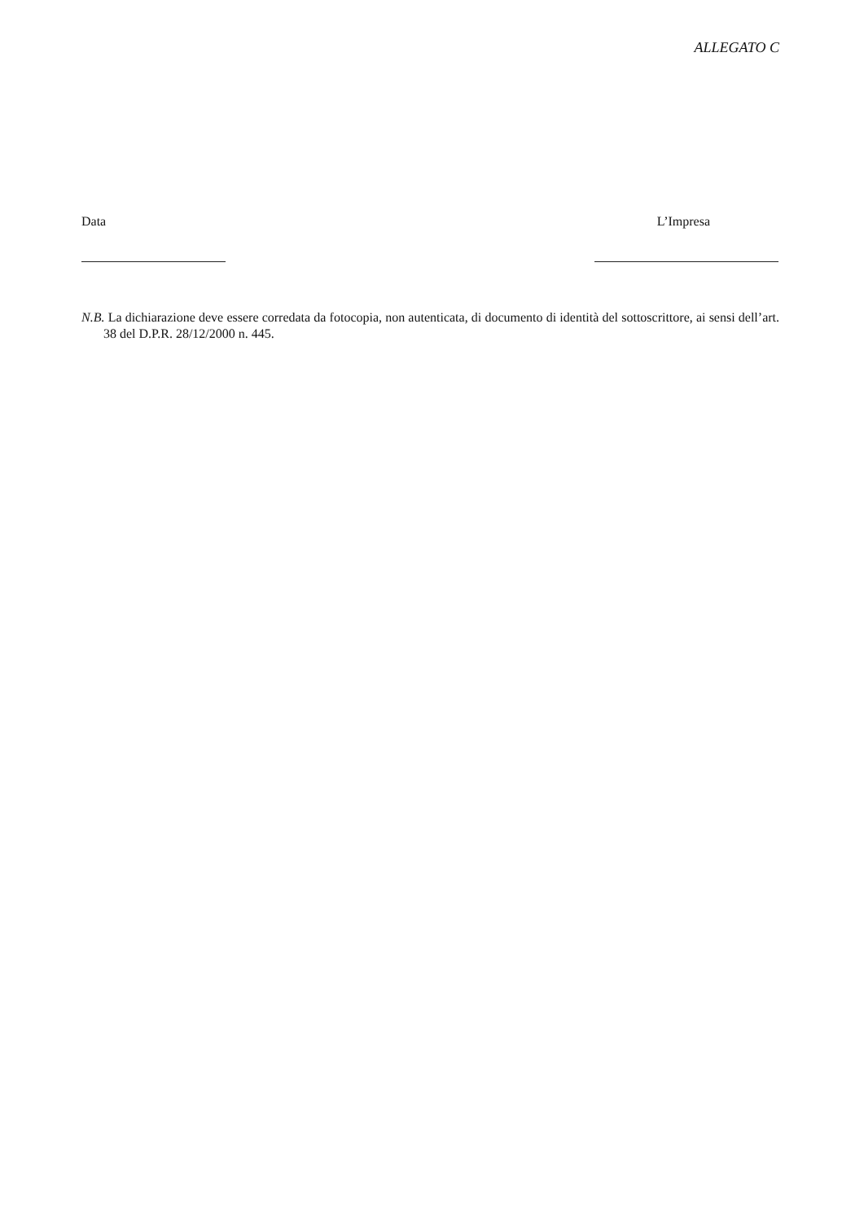ALLEGATO C
Data L’Impresa
N.B. La dichiarazione deve essere corredata da fotocopia, non autenticata, di documento di identità del sottoscrittore, ai sensi dell’art. 38 del D.P.R. 28/12/2000 n. 445.